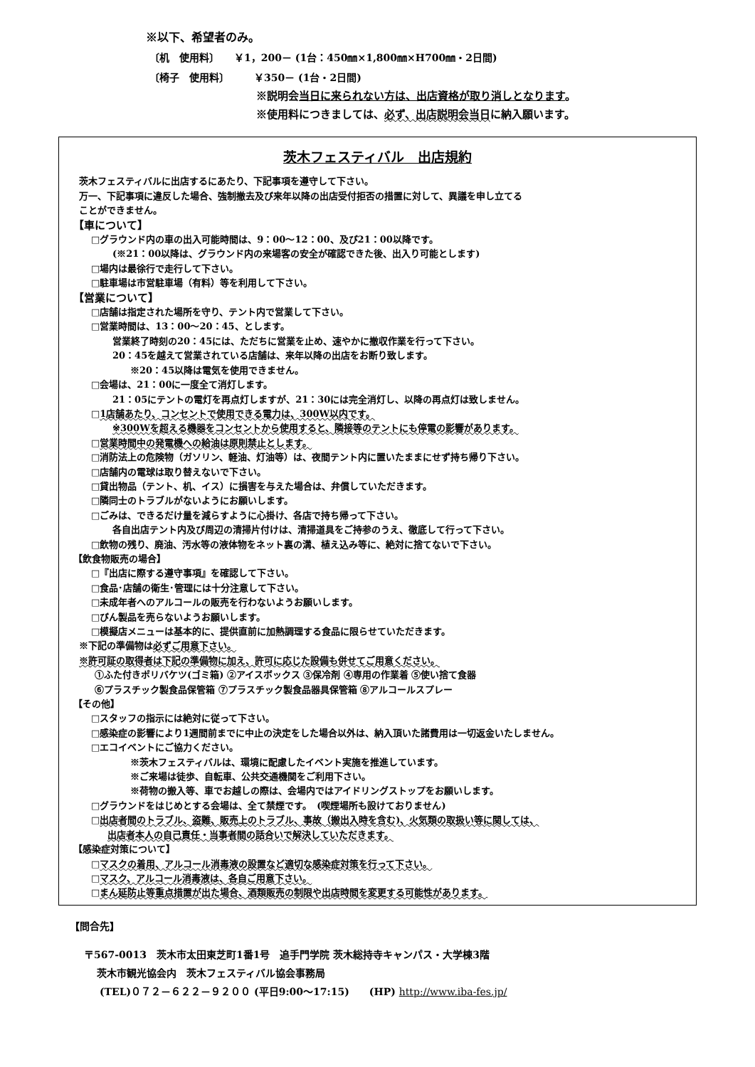※以下、希望者のみ。
〔机　使用料〕　　￥1，200－ (1台：450㎜×1,800㎜×H700㎜・2日間)
〔椅子　使用料〕　　　￥350－ (1台・2日間)
※説明会当日に来られない方は、出店資格が取り消しとなります。
※使用料につきましては、必ず、出店説明会当日に納入願います。
茨木フェスティバル　出店規約
茨木フェスティバルに出店するにあたり、下記事項を遵守して下さい。
万一、下記事項に違反した場合、強制撤去及び来年以降の出店受付拒否の措置に対して、異議を申し立てる
ことができません。
【車について】
□グラウンド内の車の出入可能時間は、9：00～12：00、及び21：00以降です。
(※21：00以降は、グラウンド内の来場客の安全が確認できた後、出入り可能とします)
□場内は最徐行で走行して下さい。
□駐車場は市営駐車場（有料）等を利用して下さい。
【営業について】
□店舗は指定された場所を守り、テント内で営業して下さい。
□営業時間は、13：00～20：45、とします。
営業終了時刻の20：45には、ただちに営業を止め、速やかに撤収作業を行って下さい。
20：45を越えて営業されている店舗は、来年以降の出店をお断り致します。
※20：45以降は電気を使用できません。
□会場は、21：00に一度全て消灯します。
21：05にテントの電灯を再点灯しますが、21：30には完全消灯し、以降の再点灯は致しません。
□1店舗あたり、コンセントで使用できる電力は、300W以内です。
※300Wを超える機器をコンセントから使用すると、隣接等のテントにも停電の影響があります。
□営業時間中の発電機への給油は原則禁止とします。
□消防法上の危険物（ガソリン、軽油、灯油等）は、夜間テント内に置いたままにせず持ち帰り下さい。
□店舗内の電球は取り替えないで下さい。
□貸出物品（テント、机、イス）に損害を与えた場合は、弁償していただきます。
□隣同士のトラブルがないようにお願いします。
□ごみは、できるだけ量を減らすように心掛け、各店で持ち帰って下さい。
各自出店テント内及び周辺の清掃片付けは、清掃道具をご持参のうえ、徹底して行って下さい。
□飲物の残り、廃油、汚水等の液体物をネット裏の溝、植え込み等に、絶対に捨てないで下さい。
【飲食物販売の場合】
□『出店に際する遵守事項』を確認して下さい。
□食品･店舗の衛生･管理には十分注意して下さい。
□未成年者へのアルコールの販売を行わないようお願いします。
□びん製品を売らないようお願いします。
□模擬店メニューは基本的に、提供直前に加熱調理する食品に限らせていただきます。
※下記の準備物は必ずご用意下さい。
※許可証の取得者は下記の準備物に加え、許可に応じた設備も併せてご用意ください。
①ふた付きポリバケツ(ゴミ箱) ②アイスボックス ③保冷剤 ④専用の作業着 ⑤使い捨て食器
⑥プラスチック製食品保管箱 ⑦プラスチック製食品器具保管箱 ⑧アルコールスプレー
【その他】
□スタッフの指示には絶対に従って下さい。
□感染症の影響により1週間前までに中止の決定をした場合以外は、納入頂いた諸費用は一切返金いたしません。
□エコイベントにご協力ください。
※茨木フェスティバルは、環境に配慮したイベント実施を推進しています。
※ご来場は徒歩、自転車、公共交通機関をご利用下さい。
※荷物の搬入等、車でお越しの際は、会場内ではアイドリングストップをお願いします。
□グラウンドをはじめとする会場は、全て禁煙です。　(喫煙場所も設けておりません)
□出店者間のトラブル、盗難、販売上のトラブル、事故（搬出入時を含む)、火気類の取扱い等に関しては、
出店者本人の自己責任・当事者間の話合いで解決していただきます。
【感染症対策について】
□マスクの着用、アルコール消毒液の設置など適切な感染症対策を行って下さい。
□マスク、アルコール消毒液は、各自ご用意下さい。
□まん延防止等重点措置が出た場合、酒類販売の制限や出店時間を変更する可能性があります。
【問合先】
〒567-0013　茨木市太田東芝町1番1号　追手門学院 茨木総持寺キャンパス・大学棟3階
茨木市観光協会内　茨木フェスティバル協会事務局
(TEL)０７２－６２２－９２００ (平日9:00～17:15)　　(HP) http://www.iba-fes.jp/